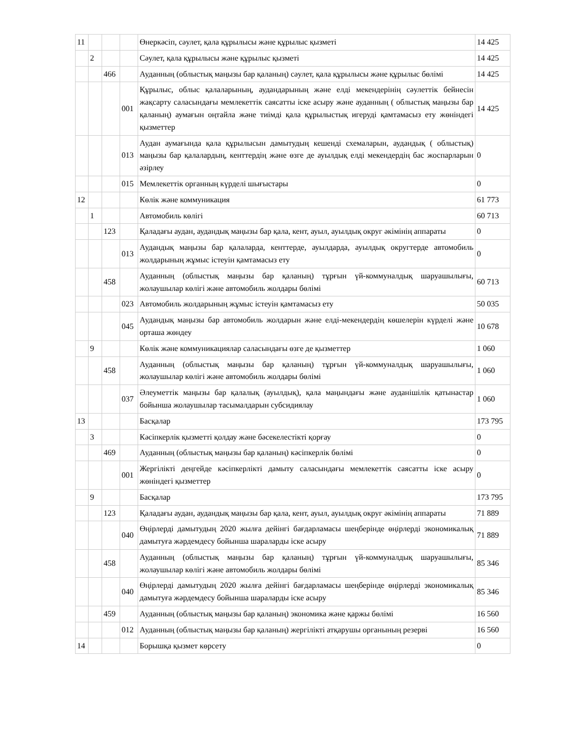| 11 | | | | Өнеркәсіп, сәулет, қала құрылысы және құрылыс қызметі | 14 425 |
| | 2 | | | Сәулет, қала құрылысы және құрылыс қызметі | 14 425 |
| | | 466 | | Ауданның (облыстық маңызы бар қаланың) сәулет, қала құрылысы және құрылыс бөлімі | 14 425 |
| | | | 001 | Құрылыс, облыс қалаларының, аудандарының және елді мекендерінің сәулеттік бейнесін жақсарту саласындағы мемлекеттік саясатты іске асыру және ауданның ( облыстық маңызы бар қаланың) аумағын оңтайла және тиімді қала құрылыстық игеруді қамтамасыз ету жөніндегі қызметтер | 14 425 |
| | | | 013 | Аудан аумағында қала құрылысын дамытудың кешенді схемаларын, аудандық ( облыстық) маңызы бар қалалардың, кенттердің және өзге де ауылдық елді мекендердің бас жоспарларын әзірлеу | 0 |
| | | | 015 | Мемлекеттік органның күрделі шығыстары | 0 |
| 12 | | | | Көлік және коммуникация | 61 773 |
| | 1 | | | Автомобиль көлігі | 60 713 |
| | | 123 | | Қаладағы аудан, аудандық маңызы бар қала, кент, ауыл, ауылдық округ әкімінің аппараты | 0 |
| | | | 013 | Аудандық маңызы бар қалаларда, кенттерде, ауылдарда, ауылдық округтерде автомобиль жолдарының жұмыс істеуін қамтамасыз ету | 0 |
| | | 458 | | Ауданның (облыстық маңызы бар қаланың) тұрғын үй-коммуналдық шаруашылығы, жолаушылар көлігі және автомобиль жолдары бөлімі | 60 713 |
| | | | 023 | Автомобиль жолдарының жұмыс істеуін қамтамасыз ету | 50 035 |
| | | | 045 | Аудандық маңызы бар автомобиль жолдарын және елді-мекендердің көшелерін күрделі және орташа жөндеу | 10 678 |
| | 9 | | | Көлік және коммуникациялар саласындағы өзге де қызметтер | 1 060 |
| | | 458 | | Ауданның (облыстық маңызы бар қаланың) тұрғын үй-коммуналдық шаруашылығы, жолаушылар көлігі және автомобиль жолдары бөлімі | 1 060 |
| | | | 037 | Әлеуметтік маңызы бар қалалық (ауылдық), қала маңындағы және ауданішілік қатынастар бойынша жолаушылар тасымалдарын субсидиялау | 1 060 |
| 13 | | | | Басқалар | 173 795 |
| | 3 | | | Кәсіпкерлік қызметті қолдау және бәсекелестікті қорғау | 0 |
| | | 469 | | Ауданның (облыстық маңызы бар қаланың) кәсіпкерлік бөлімі | 0 |
| | | | 001 | Жергілікті деңгейде кәсіпкерлікті дамыту саласындағы мемлекеттік саясатты іске асыру жөніндегі қызметтер | 0 |
| | 9 | | | Басқалар | 173 795 |
| | | 123 | | Қаладағы аудан, аудандық маңызы бар қала, кент, ауыл, ауылдық округ әкімінің аппараты | 71 889 |
| | | | 040 | Өңірлерді дамытудың 2020 жылға дейінгі бағдарламасы шеңберінде өңірлерді экономикалық дамытуға жәрдемдесу бойынша шараларды іске асыру | 71 889 |
| | | 458 | | Ауданның (облыстық маңызы бар қаланың) тұрғын үй-коммуналдық шаруашылығы, жолаушылар көлігі және автомобиль жолдары бөлімі | 85 346 |
| | | | 040 | Өңірлерді дамытудың 2020 жылға дейінгі бағдарламасы шеңберінде өңірлерді экономикалық дамытуға жәрдемдесу бойынша шараларды іске асыру | 85 346 |
| | | 459 | | Ауданның (облыстық маңызы бар қаланың) экономика және қаржы бөлімі | 16 560 |
| | | | 012 | Ауданның (облыстық маңызы бар қаланың) жергілікті атқарушы органының резерві | 16 560 |
| 14 | | | | Борышқа қызмет көрсету | 0 |